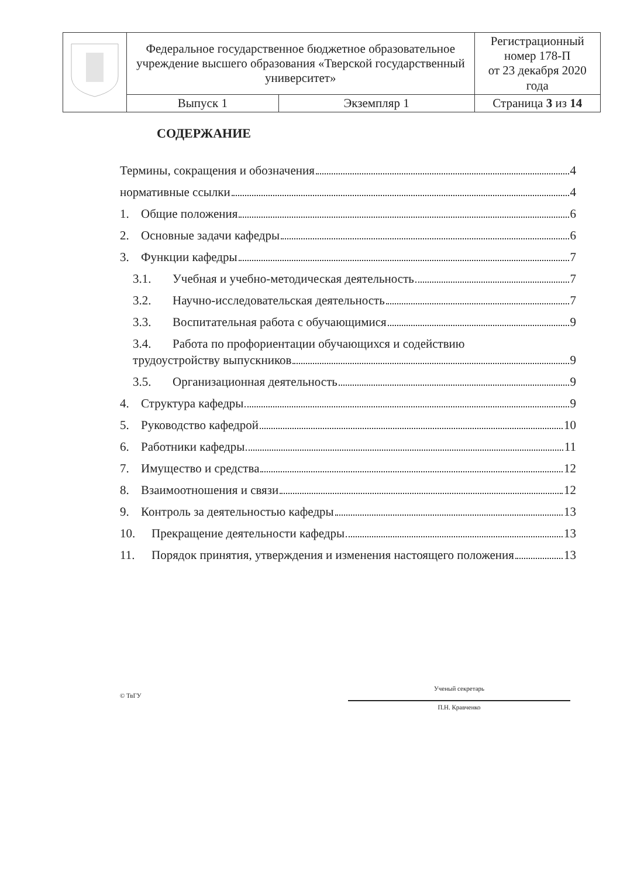| | Федеральное государственное бюджетное образовательное учреждение высшего образования «Тверской государственный университет» | Регистрационный номер 178-П от 23 декабря 2020 года |
| | / Выпуск 1 / Экземпляр 1 / | Страница 3 из 14 |
СОДЕРЖАНИЕ
Термины, сокращения и обозначения 4
нормативные ссылки 4
1. Общие положения 6
2. Основные задачи кафедры 6
3. Функции кафедры 7
3.1. Учебная и учебно-методическая деятельность 7
3.2. Научно-исследовательская деятельность 7
3.3. Воспитательная работа с обучающимися 9
3.4. Работа по профориентации обучающихся и содействию
трудоустройству выпускников 9
3.5. Организационная деятельность 9
4. Структура кафедры 9
5. Руководство кафедрой 10
6. Работники кафедры 11
7. Имущество и средства 12
8. Взаимоотношения и связи 12
9. Контроль за деятельностью кафедры 13
10. Прекращение деятельности кафедры 13
11. Порядок принятия, утверждения и изменения настоящего положения 13
© ТвГУ
Ученый секретарь
П.Н. Кравченко